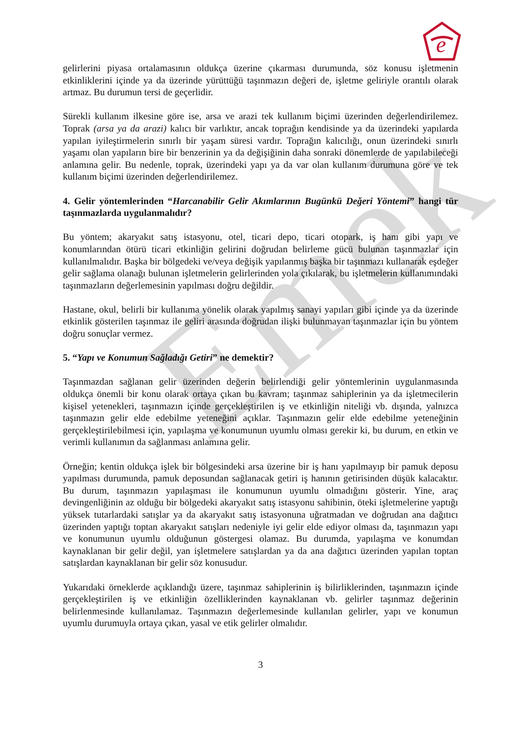Emek
e
gelirlerini piyasa ortalamasının oldukça üzerine çıkarması durumunda, söz konusu işletmenin etkinliklerini içinde ya da üzerinde yürüttüğü taşınmazın değeri de, işletme geliriyle orantılı olarak artmaz. Bu durumun tersi de geçerlidir.
Sürekli kullanım ilkesine göre ise, arsa ve arazi tek kullanım biçimi üzerinden değerlendirilemez. Toprak (arsa ya da arazi) kalıcı bir varlıktır, ancak toprağın kendisinde ya da üzerindeki yapılarda yapılan iyileştirmelerin sınırlı bir yaşam süresi vardır. Toprağın kalıcılığı, onun üzerindeki sınırlı yaşamı olan yapıların bire bir benzerinin ya da değişiğinin daha sonraki dönemlerde de yapılabileceği anlamına gelir. Bu nedenle, toprak, üzerindeki yapı ya da var olan kullanım durumuna göre ve tek kullanım biçimi üzerinden değerlendirilemez.
4. Gelir yöntemlerinden “Harcanabilir Gelir Akımlarının Bugünkü Değeri Yöntemi” hangi tür taşınmazlarda uygulanmalıdır?
Bu yöntem; akaryakıt satış istasyonu, otel, ticari depo, ticari otopark, iş hanı gibi yapı ve konumlarından ötürü ticari etkinliğin gelirini doğrudan belirleme gücü bulunan taşınmazlar için kullanılmalıdır. Başka bir bölgedeki ve/veya değişik yapılanmış başka bir taşınmazı kullanarak eşdeğer gelir sağlama olanağı bulunan işletmelerin gelirlerinden yola çıkılarak, bu işletmelerin kullanımındaki taşınmazların değerlemesinin yapılması doğru değildir.
Hastane, okul, belirli bir kullanıma yönelik olarak yapılmış sanayi yapıları gibi içinde ya da üzerinde etkinlik gösterilen taşınmaz ile geliri arasında doğrudan ilişki bulunmayan taşınmazlar için bu yöntem doğru sonuçlar vermez.
5. “Yapı ve Konumun Sağladığı Getiri” ne demektir?
Taşınmazdan sağlanan gelir üzerinden değerin belirlendiği gelir yöntemlerinin uygulanmasında oldukça önemli bir konu olarak ortaya çıkan bu kavram; taşınmaz sahiplerinin ya da işletmecilerin kişisel yetenekleri, taşınmazın içinde gerçekleştirilen iş ve etkinliğin niteliği vb. dışında, yalnızca taşınmazın gelir elde edebilme yeteneğini açıklar. Taşınmazın gelir elde edebilme yeteneğinin gerçekleştirilebilmesi için, yapılaşma ve konumunun uyumlu olması gerekir ki, bu durum, en etkin ve verimli kullanımın da sağlanması anlamına gelir.
Örneğin; kentin oldukça işlek bir bölgesindeki arsa üzerine bir iş hanı yapılmayıp bir pamuk deposu yapılması durumunda, pamuk deposundan sağlanacak getiri iş hanının getirisinden düşük kalacaktır. Bu durum, taşınmazın yapılaşması ile konumunun uyumlu olmadığını gösterir. Yine, araç devingenliğinin az olduğu bir bölgedeki akaryakıt satış istasyonu sahibinin, öteki işletmelerine yaptığı yüksek tutarlardaki satışlar ya da akaryakıt satış istasyonuna uğratmadan ve doğrudan ana dağıtıcı üzerinden yaptığı toptan akaryakıt satışları nedeniyle iyi gelir elde ediyor olması da, taşınmazın yapı ve konumunun uyumlu olduğunun göstergesi olamaz. Bu durumda, yapılaşma ve konumdan kaynaklanan bir gelir değil, yan işletmelere satışlardan ya da ana dağıtıcı üzerinden yapılan toptan satışlardan kaynaklanan bir gelir söz konusudur.
Yukarıdaki örneklerde açıklandığı üzere, taşınmaz sahiplerinin iş bilirliklerinden, taşınmazın içinde gerçekleştirilen iş ve etkinliğin özelliklerinden kaynaklanan vb. gelirler taşınmaz değerinin belirlenmesinde kullanılamaz. Taşınmazın değerlemesinde kullanılan gelirler, yapı ve konumun uyumlu durumuyla ortaya çıkan, yasal ve etik gelirler olmalıdır.
3